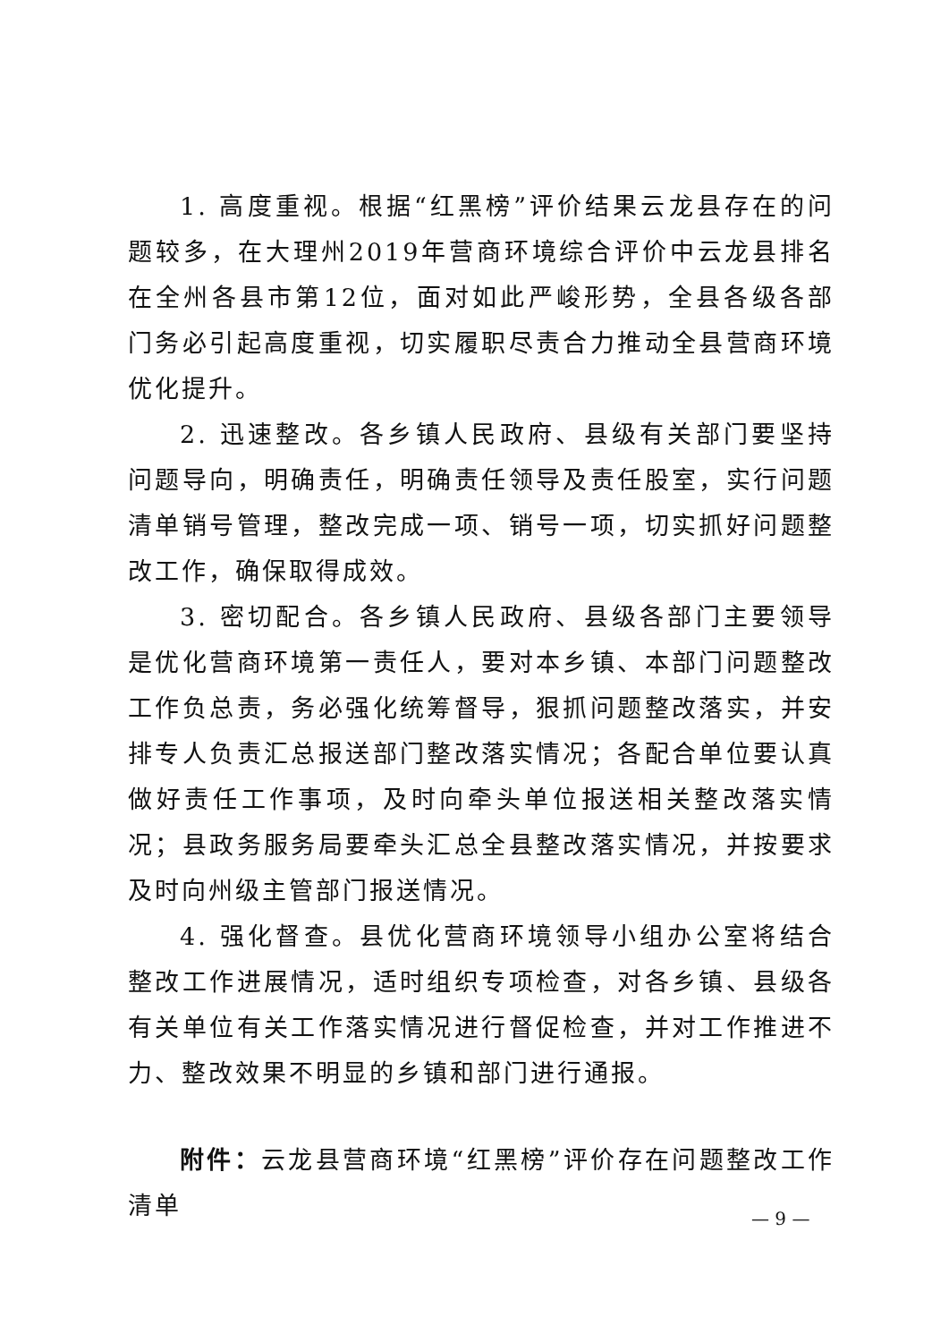1. 高度重视。根据“红黑榜”评价结果云龙县存在的问题较多，在大理州2019年营商环境综合评价中云龙县排名在全州各县市第12位，面对如此严峻形势，全县各级各部门务必引起高度重视，切实履职尽责合力推动全县营商环境优化提升。
2. 迅速整改。各乡镇人民政府、县级有关部门要坚持问题导向，明确责任，明确责任领导及责任股室，实行问题清单销号管理，整改完成一项、销号一项，切实抓好问题整改工作，确保取得成效。
3. 密切配合。各乡镇人民政府、县级各部门主要领导是优化营商环境第一责任人，要对本乡镇、本部门问题整改工作负总责，务必强化统筹督导，狠抓问题整改落实，并安排专人负责汇总报送部门整改落实情况；各配合单位要认真做好责任工作事项，及时向牵头单位报送相关整改落实情况；县政务服务局要牵头汇总全县整改落实情况，并按要求及时向州级主管部门报送情况。
4. 强化督查。县优化营商环境领导小组办公室将结合整改工作进展情况，适时组织专项检查，对各乡镇、县级各有关单位有关工作落实情况进行督促检查，并对工作推进不力、整改效果不明显的乡镇和部门进行通报。
附件：云龙县营商环境“红黑榜”评价存在问题整改工作清单
— 9 —